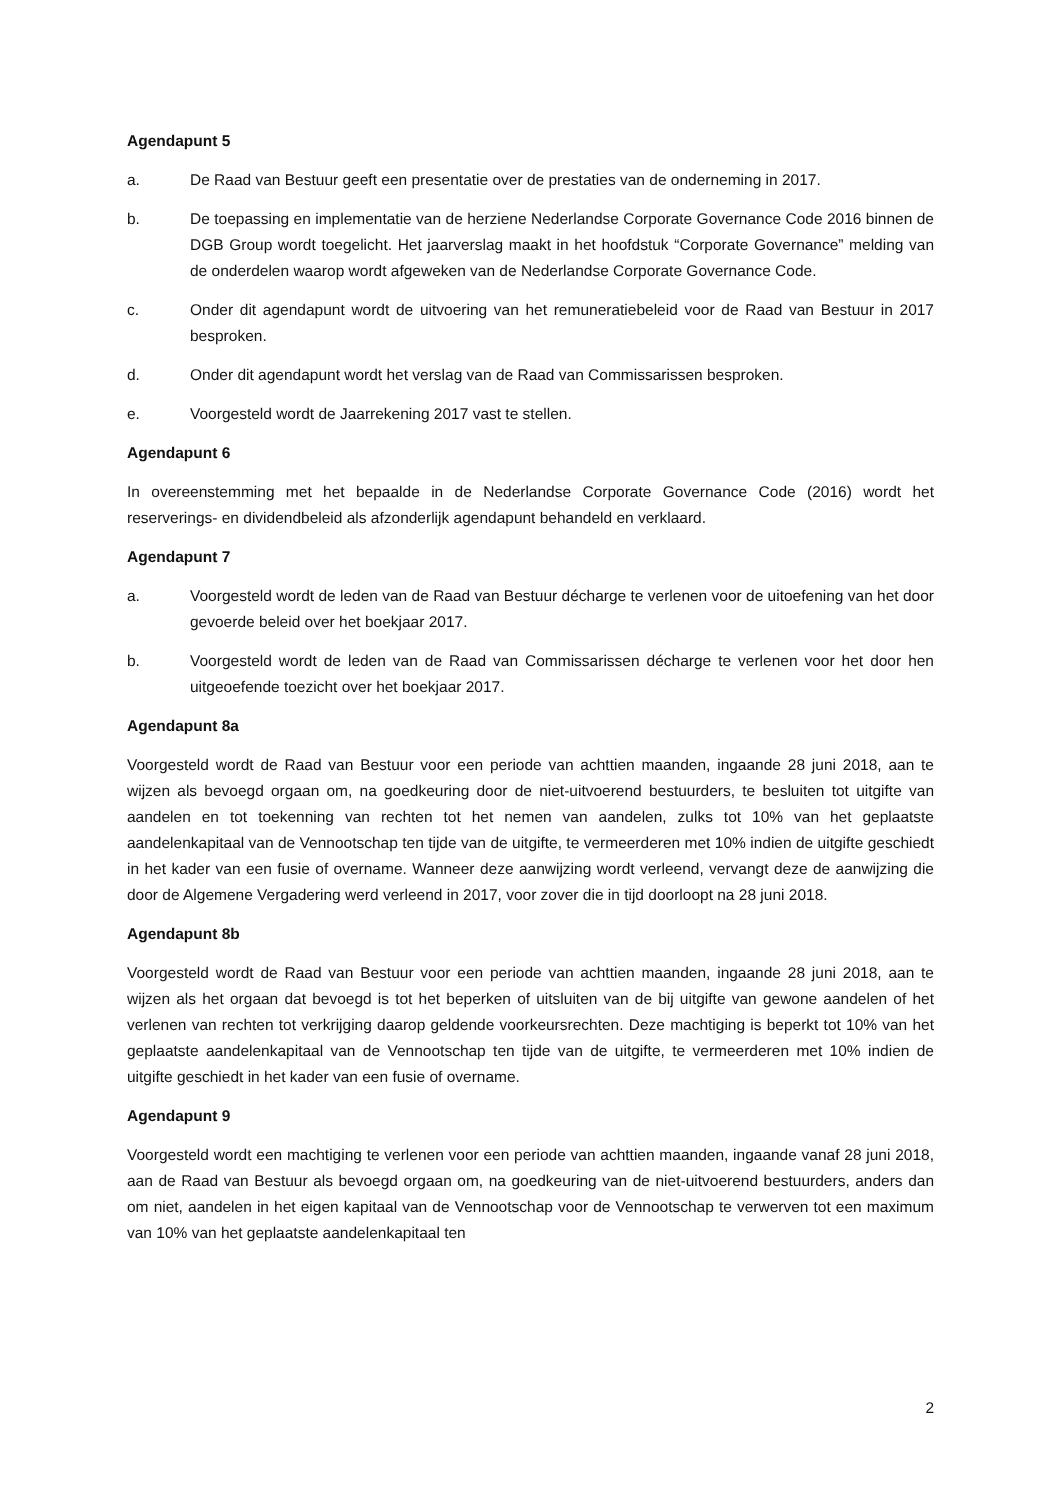Agendapunt 5
a. De Raad van Bestuur geeft een presentatie over de prestaties van de onderneming in 2017.
b. De toepassing en implementatie van de herziene Nederlandse Corporate Governance Code 2016 binnen de DGB Group wordt toegelicht. Het jaarverslag maakt in het hoofdstuk “Corporate Governance” melding van de onderdelen waarop wordt afgeweken van de Nederlandse Corporate Governance Code.
c. Onder dit agendapunt wordt de uitvoering van het remuneratiebeleid voor de Raad van Bestuur in 2017 besproken.
d. Onder dit agendapunt wordt het verslag van de Raad van Commissarissen besproken.
e. Voorgesteld wordt de Jaarrekening 2017 vast te stellen.
Agendapunt 6
In overeenstemming met het bepaalde in de Nederlandse Corporate Governance Code (2016) wordt het reserverings- en dividendbeleid als afzonderlijk agendapunt behandeld en verklaard.
Agendapunt 7
a. Voorgesteld wordt de leden van de Raad van Bestuur décharge te verlenen voor de uitoefening van het door gevoerde beleid over het boekjaar 2017.
b. Voorgesteld wordt de leden van de Raad van Commissarissen décharge te verlenen voor het door hen uitgeoefende toezicht over het boekjaar 2017.
Agendapunt 8a
Voorgesteld wordt de Raad van Bestuur voor een periode van achttien maanden, ingaande 28 juni 2018, aan te wijzen als bevoegd orgaan om, na goedkeuring door de niet-uitvoerend bestuurders, te besluiten tot uitgifte van aandelen en tot toekenning van rechten tot het nemen van aandelen, zulks tot 10% van het geplaatste aandelenkapitaal van de Vennootschap ten tijde van de uitgifte, te vermeerderen met 10% indien de uitgifte geschiedt in het kader van een fusie of overname. Wanneer deze aanwijzing wordt verleend, vervangt deze de aanwijzing die door de Algemene Vergadering werd verleend in 2017, voor zover die in tijd doorloopt na 28 juni 2018.
Agendapunt 8b
Voorgesteld wordt de Raad van Bestuur voor een periode van achttien maanden, ingaande 28 juni 2018, aan te wijzen als het orgaan dat bevoegd is tot het beperken of uitsluiten van de bij uitgifte van gewone aandelen of het verlenen van rechten tot verkrijging daarop geldende voorkeursrechten. Deze machtiging is beperkt tot 10% van het geplaatste aandelenkapitaal van de Vennootschap ten tijde van de uitgifte, te vermeerderen met 10% indien de uitgifte geschiedt in het kader van een fusie of overname.
Agendapunt 9
Voorgesteld wordt een machtiging te verlenen voor een periode van achttien maanden, ingaande vanaf 28 juni 2018, aan de Raad van Bestuur als bevoegd orgaan om, na goedkeuring van de niet-uitvoerend bestuurders, anders dan om niet, aandelen in het eigen kapitaal van de Vennootschap voor de Vennootschap te verwerven tot een maximum van 10% van het geplaatste aandelenkapitaal ten
2